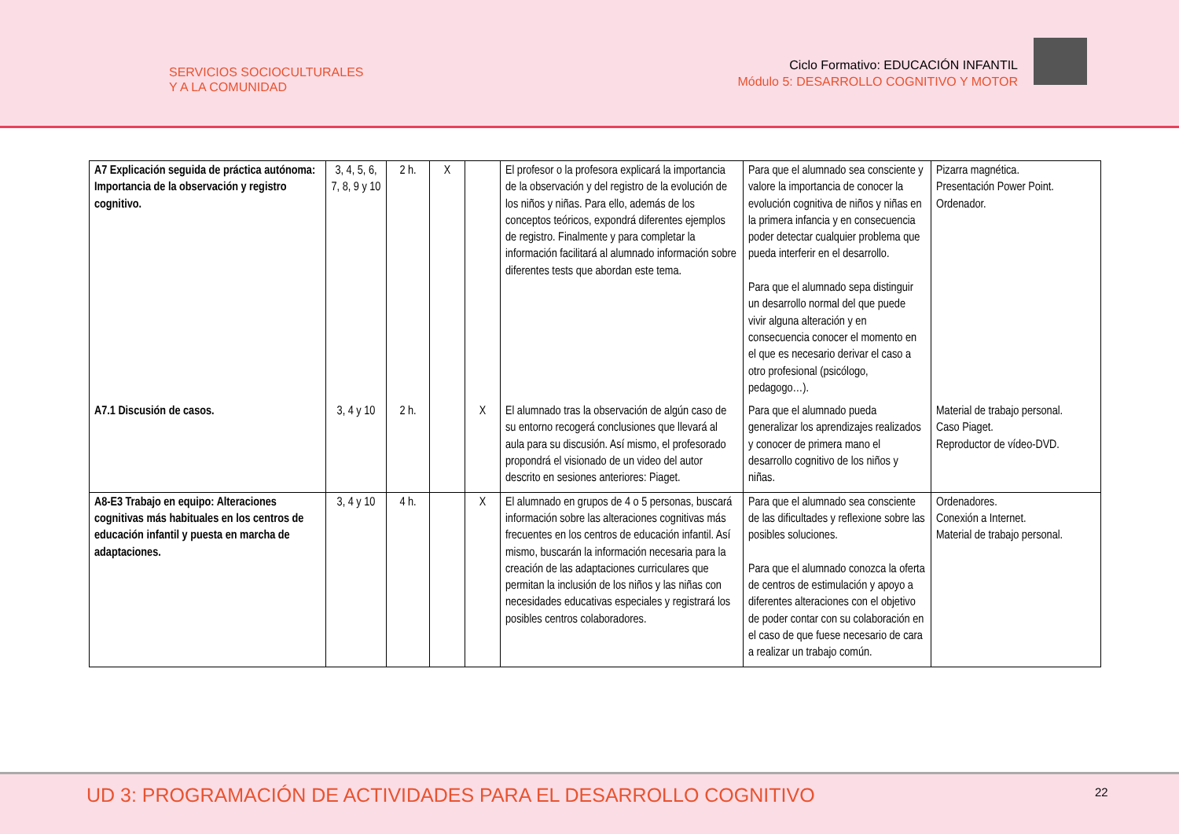SERVICIOS SOCIOCULTURALES
Y A LA COMUNIDAD
Ciclo Formativo: EDUCACIÓN INFANTIL
Módulo 5: DESARROLLO COGNITIVO Y MOTOR
| A7 Explicación seguida de práctica autónoma: Importancia de la observación y registro cognitivo. | 3, 4, 5, 6, 7, 8, 9 y 10 | 2 h. | X | | El profesor o la profesora explicará la importancia de la observación y del registro de la evolución de los niños y niñas. Para ello, además de los conceptos teóricos, expondrá diferentes ejemplos de registro. Finalmente y para completar la información facilitará al alumnado información sobre diferentes tests que abordan este tema. | Para que el alumnado sea consciente y valore la importancia de conocer la evolución cognitiva de niños y niñas en la primera infancia y en consecuencia poder detectar cualquier problema que pueda interferir en el desarrollo. Para que el alumnado sepa distinguir un desarrollo normal del que puede vivir alguna alteración y en consecuencia conocer el momento en el que es necesario derivar el caso a otro profesional (psicólogo, pedagogo…). | Pizarra magnética. Presentación Power Point. Ordenador. |
| A7.1 Discusión de casos. | 3, 4 y 10 | 2 h. | | X | El alumnado tras la observación de algún caso de su entorno recogerá conclusiones que llevará al aula para su discusión. Así mismo, el profesorado propondrá el visionado de un video del autor descrito en sesiones anteriores: Piaget. | Para que el alumnado pueda generalizar los aprendizajes realizados y conocer de primera mano el desarrollo cognitivo de los niños y niñas. | Material de trabajo personal. Caso Piaget. Reproductor de vídeo-DVD. |
| A8-E3 Trabajo en equipo: Alteraciones cognitivas más habituales en los centros de educación infantil y puesta en marcha de adaptaciones. | 3, 4 y 10 | 4 h. | | X | El alumnado en grupos de 4 o 5 personas, buscará información sobre las alteraciones cognitivas más frecuentes en los centros de educación infantil. Así mismo, buscarán la información necesaria para la creación de las adaptaciones curriculares que permitan la inclusión de los niños y las niñas con necesidades educativas especiales y registrará los posibles centros colaboradores. | Para que el alumnado sea consciente de las dificultades y reflexione sobre las posibles soluciones. Para que el alumnado conozca la oferta de centros de estimulación y apoyo a diferentes alteraciones con el objetivo de poder contar con su colaboración en el caso de que fuese necesario de cara a realizar un trabajo común. | Ordenadores. Conexión a Internet. Material de trabajo personal. |
UD 3: PROGRAMACIÓN DE ACTIVIDADES PARA EL DESARROLLO COGNITIVO
22